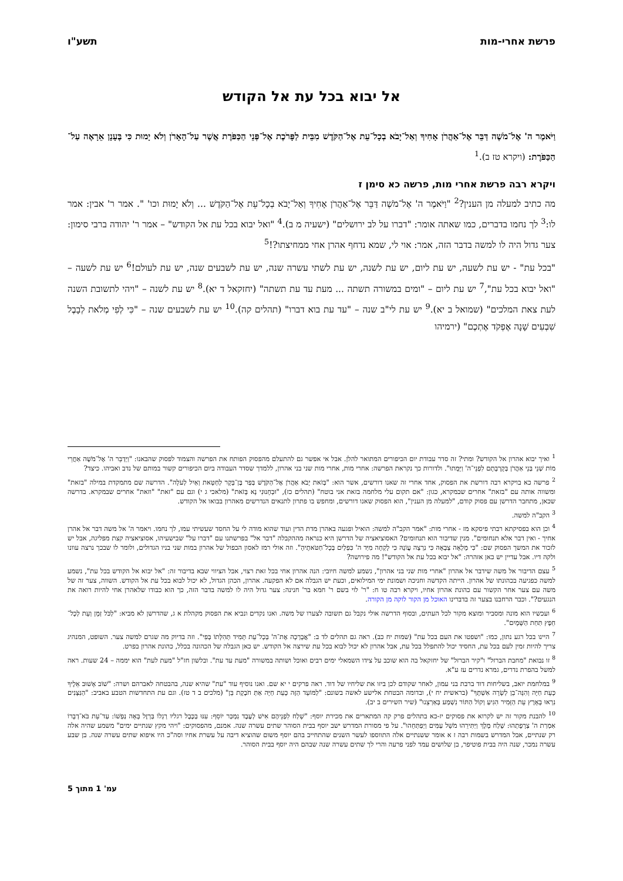פרשת אחרי-מות תשע"ו
אל יבוא בכל עת אל הקודש
וַיֹּאמֶר ה' אֶל־מֹשֶׁה דַּבֵּר אֶל־אַהֲרֹן אָחִיךָ וְאַל־יָבֹא בְכָל־עֵת אֶל־הַקֹּדֶשׁ מִבֵּית לַפָּרֹכֶת אֶל־פְּנֵי הַכַּפֹּרֶת אֲשֶׁר עַל־הָאָרֹן וְלֹא יָמוּת כִּי בֶּעָנָן אֵרָאֶה עַל־הַכַּפֹּרֶת: (ויקרא טז ב).<sup>1</sup>
ויקרא רבה פרשת אחרי מות, פרשה כא סימן ז
מה כתיב למעלה מן הענין?<sup>2</sup> "וַיֹּאמֶר ה' אֶל־מֹשֶׁה דַּבֵּר אֶל־אַהֲרֹן אָחִיךָ וְאַל־יָבֹא בְכָל־עֵת אֶל־הַקֹּדֶשׁ ... וְלֹא יָמוּת וכו' ". אמר ר' אבין: אמר לו:<sup>3</sup> לך נחמו בדברים, כמו שאתה אומר: "דברו על לב ירושלים" (ישעיה מ ב).<sup>4</sup> "ואל יבוא בכל עת אל הקודש" – אמר ר' יהודה ברבי סימון: צער גדול היה לו למשה בדבר הזה, אמר: אוי לי, שמא נדחף אהרן אחי ממחיצתו?!<sup>5</sup>
"בכל עת" - יש עת לשעה, יש עת ליום, יש עת לשנה, יש עת לשתי עשרה שנה, יש עת לשבעים שנה, יש עת לעולם!<sup>6</sup> יש עת לשעה – "ואל יבוא בכל עת",<sup>7</sup> יש עת ליום – "ומים במשורה תשתה ... מעת עד עת תשתה" (יחזקאל ד יא).<sup>8</sup> יש עת לשנה – "ויהי לתשובת השנה לעת צאת המלכים" (שמואל ב יא).<sup>9</sup> יש עת לי"ב שנה – "עד עת בוא דברו" (תהלים קה).<sup>10</sup> יש עת לשבעים שנה – "כִּי לְפִי מְלֹאת לְבָבֶל שִׁבְעִים שָׁנָה אֶפְקֹד אֶתְכֶם" (ירמיהו
<sup>1</sup> ואיך יבוא אהרון אל הקודש? ומתי? זה סדר עבודת יום הכיפורים המתואר להלן. אבל אי אפשר גם להתעלם מהפסוק הפותח את הפרשה והצמוד לפסוק שהבאנו: "וַיְדַבֵּר ה' אֶל־מֹשֶׁה אַחֲרֵי מוֹת שְׁנֵי בְּנֵי אַהֲרֹן בְּקָרְבָתָם לִפְנֵי־ה' וַיָּמֻתוּ". ולדורות כך נקראת הפרשה: אחרי מות, אחרי מות שני בני אהרון, ללמדך שסדר העבודה ביום הכיפורים קשור במותם של נדב ואביהו. כיצד?
<sup>2</sup> פרשה כא בויקרא רבה דורשת את הפסוק, אחד אחרי זה שאנו דורשים, אשר הוא: "בְּזֹאת יָבֹא אַהֲרֹן אֶל־הַקֹּדֶשׁ בְּפַר בֶּן־בָּקָר לְחַטָּאת וְאַיִל לְעֹלָה". הדרשה שם מתמקדת במילה "בזאת" ומשווה אותה עם "בזאת" אחרים שבמקרא, כגון: "אם תקום עלי מלחמה בזאת אני בוטח" (תהלים כז), "וּבְחָנוּנִי נָא בָּזֹאת" (מלאכי ג י) וגם עם "זאת" "וזאת" אחרים שבמקרא. בדרשה שכאן, מתחבר הדרשן עם פסוק קודם, "למעלה מן הענין", הוא הפסוק שאנו דורשים, ומחפש בו פתרון לתנאים הנדרשים מאהרון בבואו אל הקודש.
<sup>3</sup> הקב"ה למשה.
<sup>4</sup> וכן הוא בפסיקתא רבתי פיסקא מז - אחרי מות: "אמר הקב"ה למשה: הואיל ופגעה באהרן מדת הדין ועוד שהוא מודה לי על החסד שעשיתי עמו, לך נחמו. ויאמר ה' אל משה דבר אל אהרן אחיך - ואין דבר אלא תנחומים". מנין שדיבור הוא תנחומים? האסוציאציה של הדרשן היא כנראה מההקבלה "דבר אל" בפרשתנו עם "דברו על" שבישעיהו, אסוציאציה קצת מפליגה, אבל יש לזכור את המשך הפסוק שם: "כִּי מָלְאָה צְבָאָהּ כִּי נִרְצָה עֲוֹנָהּ כִּי לָקְחָה מִיַּד ה' כִּפְלַיִם בְּכָל־חַטֹּאתֶיהָ". וזה אולי רמז לאסון הכפול של אהרון במות שני בניו הגדולים, ולומר לו שבכך נרצה עוונו ולקה דיו. אבל עדיין יש כאן אזהרה: "אל יבוא בכל עת אל הקודש"! מה פירושה?
<sup>5</sup> עצם הדיבור אל משה שידבר אל אהרון "אחרי מות שני בני אהרון", נשמע למשה חיובי: הנה אהרון אחי בכל זאת רצוי, אבל הציווי שבא בדיבור זה: "אל יבוא אל הקודש בכל עת", נשמע למשה כפגיעה בכהונתו של אהרון. הייתה הקדשה וחניכה ושמונת ימי המילואים, וכעת יש הגבלה אם לא הפקעה. אהרון, הכהן הגדול, לא יכול לבוא בכל עת אל הקודש. השווה, צער זה של משה עם צער אחר הקשור עם כהונת אהרון אחיו, ויקרא רבה טו ח: "ר' לוי בשם ר' חמא בר' חנינה: צער גדול היה לו למשה בדבר הזה, כך הוא כבודו שלאהרן אחי להיות רואה את הנגעים?". וכבר הרחבנו בצער זה בדברינו האוכל מן הקור לוקה מן הקורה.
<sup>6</sup> ועכשיו הוא מונה ומסביר ומוצא מקור לכל העתים, ובסוף הדרשה אולי נקבל גם תשובה לצערו של משה. ואנו נקדים ונביא את הפסוק מקהלת א ג, שהדרשן לא מביא: "לַכֹּל זְמָן וְעֵת לְכָל־חֵפֶץ תַּחַת הַשָּׁמָיִם".
<sup>7</sup> היינו בכל רגע נתון, כמו: "ושפטו את העם בכל עת" (שמות יח כב). ראה גם תהלים לד ב: "אֲבָרְכָה אֶת־ה' בְּכָל־עֵת תָּמִיד תְּהִלָּתוֹ בְּפִי". וזה בדיוק מה שגרם למשה צער. השופט, המנהיג צריך להיות זמין לעם בכל עת, החסיד יכול להתפלל בכל עת, אבל אהרון לא יכול לבוא בכל עת שירצה אל הקודש. יש כאן הגבלה של הכהונה בכלל, כהונת אהרון בפרט.
<sup>8</sup> זו נבואת "מחבת הברזל" ו"קיר הברזל" של יחזקאל בה הוא שוכב על צידו השמאלי ימים רבים ואוכל ושותה במשורה "מעת עד עת". ובלשון חז"ל "מעת לעת" הוא יממה – 24 שעות. ראה למשל בהפרת נדרים, גמרא נדרים עז ע"א.
<sup>9</sup> במלחמת יואב, בשליחות דוד ברבת בני עמון, לאחר שקודם לכן ביזו את שליחיו של דוד. ראה פרקים י יא שם. ואנו נוסיף עוד "עת" שהיא שנה, בהבטחה לאברהם ושרה: "שׁוֹב אָשׁוּב אֵלֶיךָ כָּעֵת חַיָּה וְהִנֵּה־בֵן לְשָׂרָה אִשְׁתֶּךָ" (בראשית יח י), ובדומה הבטחת אלישע לאשה בשונם: "לַמּוֹעֵד הַזֶּה כָּעֵת חַיָּה אַתְּ חֹבֶקֶת בֵּן" (מלכים ב ד טז). וגם עת התחדשות הטבע באביב: "הַנִּצָּנִים נִרְאוּ בָאָרֶץ עֵת הַזָּמִיר הִגִּיעַ וְקוֹל הַתּוֹר נִשְׁמַע בְּאַרְצֵנוּ" (שיר השירים ב יב).
<sup>10</sup> להבנת מקור זה יש לקרוא את פסוקים יז-כא בתהלים פרק קה המתארים את מכירת יוסף: "שָׁלַח לִפְנֵיהֶם אִישׁ לְעֶבֶד נִמְכַּר יוֹסֵף: עִנּוּ בַכֶּבֶל רגליו רַגְלוֹ בַּרְזֶל בָּאָה נַפְשׁוֹ: עַד־עֵת בֹּא־דְבָרוֹ אִמְרַת ה' צְרָפָתְהוּ: שָׁלַח מֶלֶךְ וַיַּתִּירֵהוּ מֹשֵׁל עַמִּים וַיְפַתְּחֵהוּ". על פי מסורת המדרש ישב יוסף בבית הסוהר שתים עשרה שנה. אמנם, מהפסוקים: "ויהי מקץ שנתיים ימים" משמע שהיה אלה רק שנתיים, אבל המדרש בשמות רבה ז א אומר ששנתיים אלה התווספו לעשר השנים שהתחייב בהם יוסף משום שהוציא דיבה על עשרת אחיו וסה"כ היו איפוא שתים עשרה שנה. בן שבע עשרה נמכר, שנה היה בבית פוטיפר, בן שלושים עמד לפני פרעה והרי לך שתים עשרה שנה שבהם היה יוסף בבית הסוהר.
עמ' 1 מתוך 5